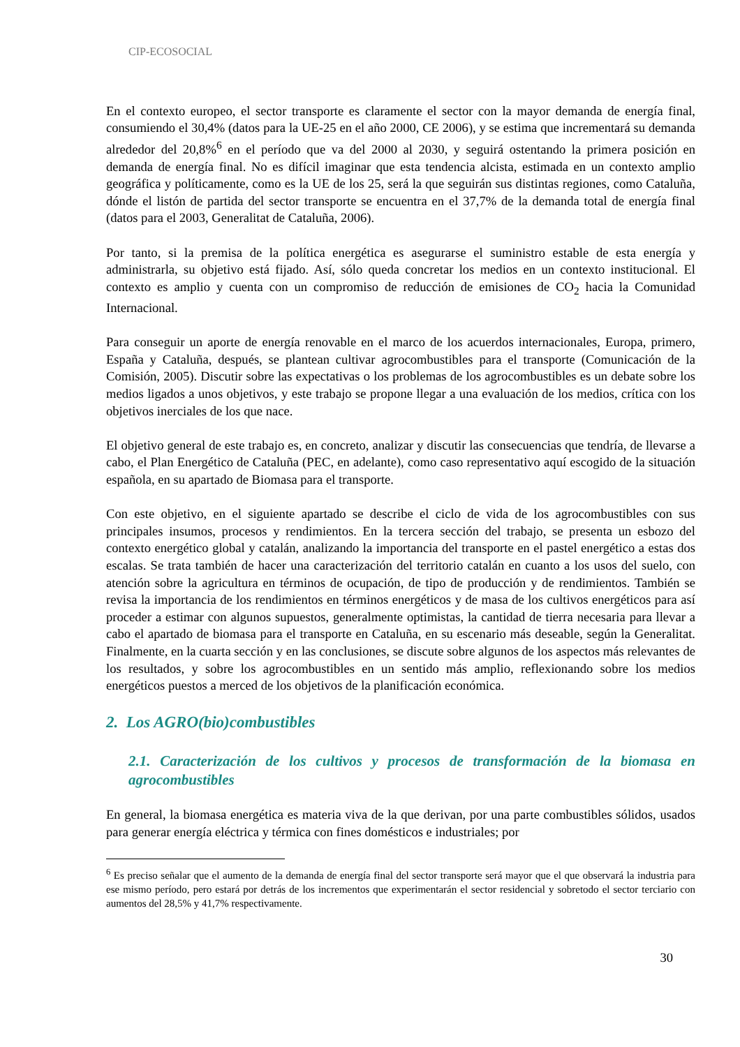CIP-ECOSOCIAL
En el contexto europeo, el sector transporte es claramente el sector con la mayor demanda de energía final, consumiendo el 30,4% (datos para la UE-25 en el año 2000, CE 2006), y se estima que incrementará su demanda alrededor del 20,8%<sup>6</sup> en el período que va del 2000 al 2030, y seguirá ostentando la primera posición en demanda de energía final. No es difícil imaginar que esta tendencia alcista, estimada en un contexto amplio geográfica y políticamente, como es la UE de los 25, será la que seguirán sus distintas regiones, como Cataluña, dónde el listón de partida del sector transporte se encuentra en el 37,7% de la demanda total de energía final (datos para el 2003, Generalitat de Cataluña, 2006).
Por tanto, si la premisa de la política energética es asegurarse el suministro estable de esta energía y administrarla, su objetivo está fijado. Así, sólo queda concretar los medios en un contexto institucional. El contexto es amplio y cuenta con un compromiso de reducción de emisiones de CO<sub>2</sub> hacia la Comunidad Internacional.
Para conseguir un aporte de energía renovable en el marco de los acuerdos internacionales, Europa, primero, España y Cataluña, después, se plantean cultivar agrocombustibles para el transporte (Comunicación de la Comisión, 2005). Discutir sobre las expectativas o los problemas de los agrocombustibles es un debate sobre los medios ligados a unos objetivos, y este trabajo se propone llegar a una evaluación de los medios, crítica con los objetivos inerciales de los que nace.
El objetivo general de este trabajo es, en concreto, analizar y discutir las consecuencias que tendría, de llevarse a cabo, el Plan Energético de Cataluña (PEC, en adelante), como caso representativo aquí escogido de la situación española, en su apartado de Biomasa para el transporte.
Con este objetivo, en el siguiente apartado se describe el ciclo de vida de los agrocombustibles con sus principales insumos, procesos y rendimientos. En la tercera sección del trabajo, se presenta un esbozo del contexto energético global y catalán, analizando la importancia del transporte en el pastel energético a estas dos escalas. Se trata también de hacer una caracterización del territorio catalán en cuanto a los usos del suelo, con atención sobre la agricultura en términos de ocupación, de tipo de producción y de rendimientos. También se revisa la importancia de los rendimientos en términos energéticos y de masa de los cultivos energéticos para así proceder a estimar con algunos supuestos, generalmente optimistas, la cantidad de tierra necesaria para llevar a cabo el apartado de biomasa para el transporte en Cataluña, en su escenario más deseable, según la Generalitat. Finalmente, en la cuarta sección y en las conclusiones, se discute sobre algunos de los aspectos más relevantes de los resultados, y sobre los agrocombustibles en un sentido más amplio, reflexionando sobre los medios energéticos puestos a merced de los objetivos de la planificación económica.
2. Los AGRO(bio)combustibles
2.1. Caracterización de los cultivos y procesos de transformación de la biomasa en agrocombustibles
En general, la biomasa energética es materia viva de la que derivan, por una parte combustibles sólidos, usados para generar energía eléctrica y térmica con fines domésticos e industriales; por
<sup>6</sup> Es preciso señalar que el aumento de la demanda de energía final del sector transporte será mayor que el que observará la industria para ese mismo período, pero estará por detrás de los incrementos que experimentarán el sector residencial y sobretodo el sector terciario con aumentos del 28,5% y 41,7% respectivamente.
30